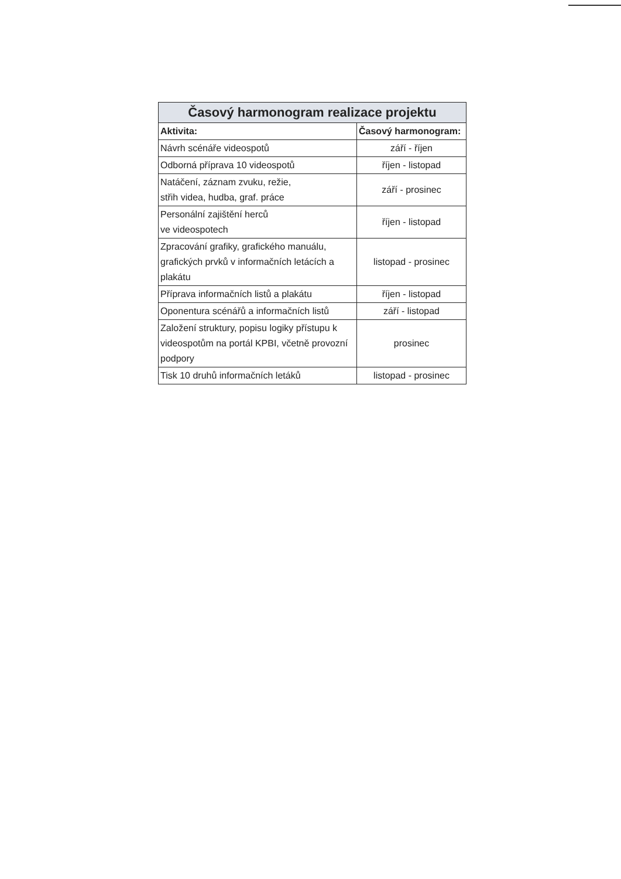| Časový harmonogram realizace projektu | |
| --- | --- |
| Aktivita: | Časový harmonogram: |
| Návrh scénáře videospotů | září - říjen |
| Odborná příprava 10 videospotů | říjen - listopad |
| Natáčení, záznam zvuku, režie, střih videa, hudba, graf. práce | září - prosinec |
| Personální zajištění herců ve videospotech | říjen - listopad |
| Zpracování grafiky, grafického manuálu, grafických prvků v informačních letácích a plakátu | listopad - prosinec |
| Příprava informačních listů a plakátu | říjen - listopad |
| Oponentura scénářů a informačních listů | září - listopad |
| Založení struktury, popisu logiky přístupu k videospotům na portál KPBI, včetně provozní podpory | prosinec |
| Tisk 10 druhů informačních letáků | listopad - prosinec |